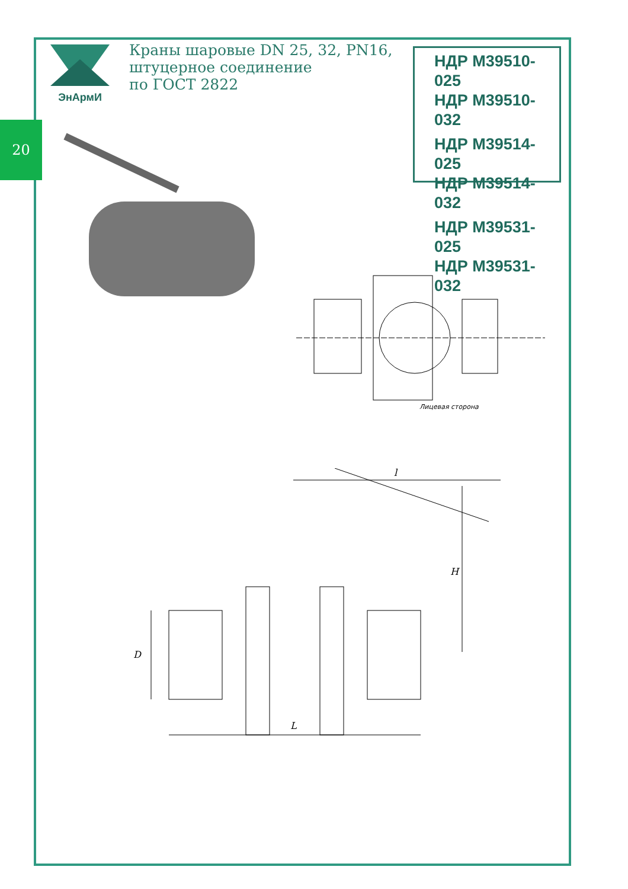20
ЭнАрмИ
Краны шаровые DN 25, 32, PN16,
штуцерное соединение
по ГОСТ 2822
НДР М39510-025
НДР М39510-032
НДР М39514-025
НДР М39514-032
НДР М39531-025
НДР М39531-032
Лицевая сторона
l
H
D
L